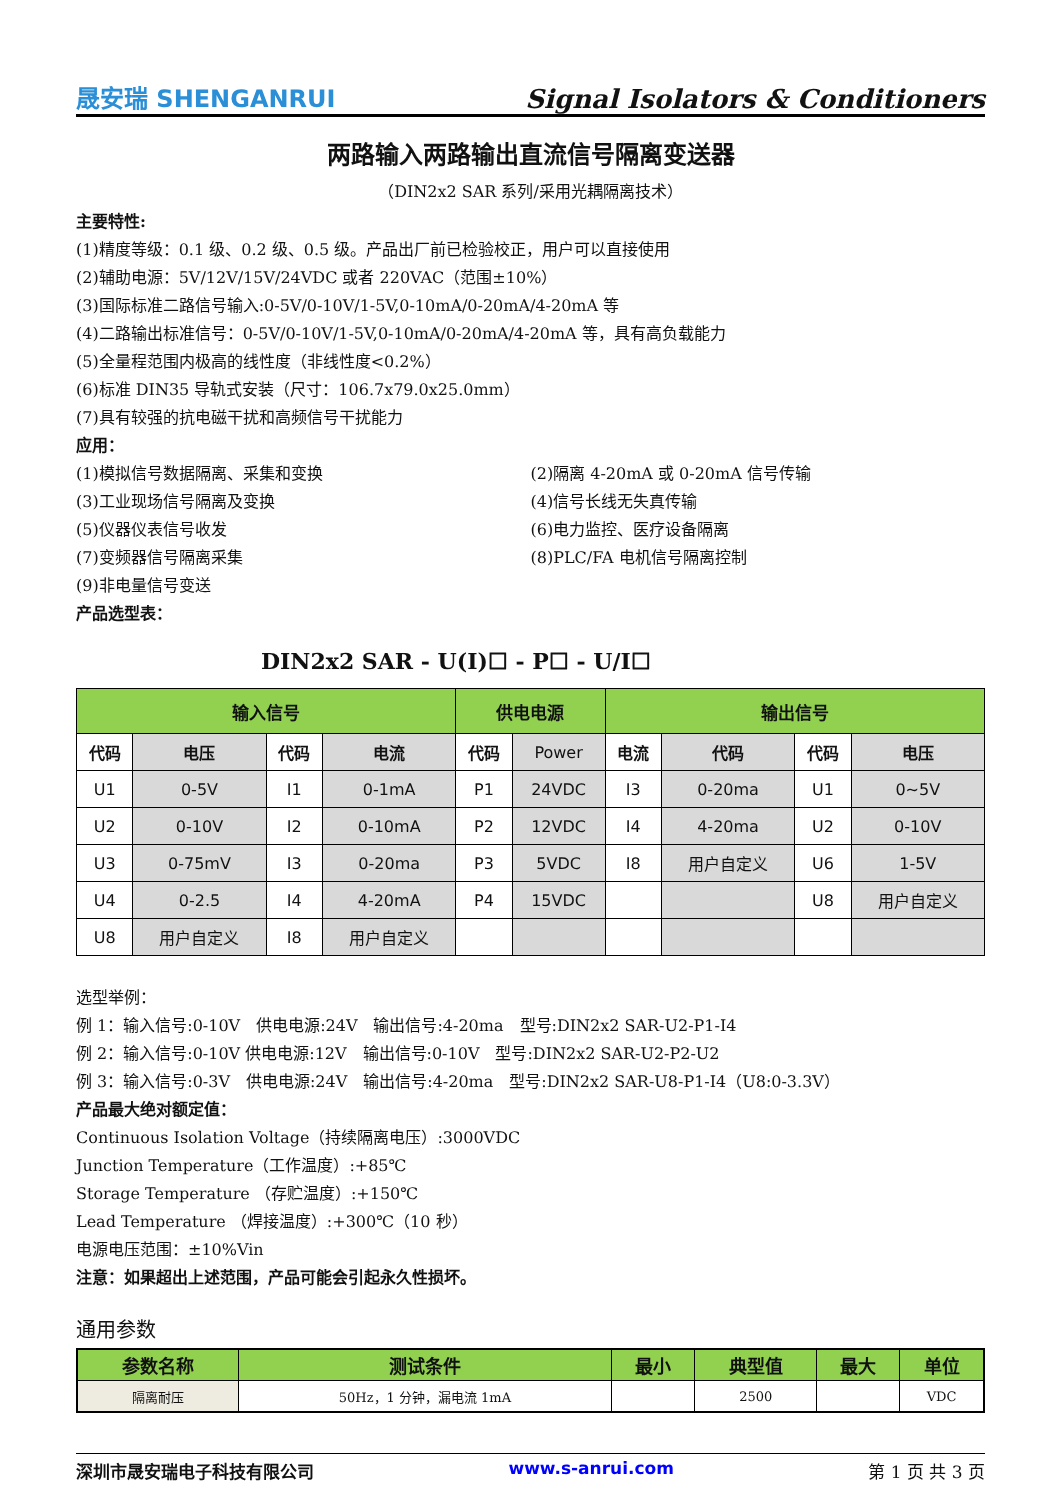晟安瑞 SHENGANRUI Signal Isolators & Conditioners
两路输入两路输出直流信号隔离变送器
（DIN2x2 SAR 系列/采用光耦隔离技术）
主要特性:
(1)精度等级：0.1 级、0.2 级、0.5 级。产品出厂前已检验校正，用户可以直接使用
(2)辅助电源：5V/12V/15V/24VDC 或者 220VAC（范围±10%）
(3)国际标准二路信号输入:0-5V/0-10V/1-5V,0-10mA/0-20mA/4-20mA 等
(4)二路输出标准信号：0-5V/0-10V/1-5V,0-10mA/0-20mA/4-20mA 等，具有高负载能力
(5)全量程范围内极高的线性度（非线性度<0.2%）
(6)标准 DIN35 导轨式安装（尺寸：106.7x79.0x25.0mm）
(7)具有较强的抗电磁干扰和高频信号干扰能力
应用：
(1)模拟信号数据隔离、采集和变换
(3)工业现场信号隔离及变换
(5)仪器仪表信号收发
(7)变频器信号隔离采集
(9)非电量信号变送
(2)隔离 4-20mA 或 0-20mA 信号传输
(4)信号长线无失真传输
(6)电力监控、医疗设备隔离
(8)PLC/FA 电机信号隔离控制
产品选型表：
DIN2x2 SAR - U(I)☐ - P☐ - U/I☐
| 输入信号 | | | | 供电电源 | | 输出信号 | | | |
| --- | --- | --- | --- | --- | --- | --- | --- | --- | --- |
| 代码 | 电压 | 代码 | 电流 | 代码 | Power | 电流 | 代码 | 代码 | 电压 |
| U1 | 0-5V | I1 | 0-1mA | P1 | 24VDC | I3 | 0-20ma | U1 | 0~5V |
| U2 | 0-10V | I2 | 0-10mA | P2 | 12VDC | I4 | 4-20ma | U2 | 0-10V |
| U3 | 0-75mV | I3 | 0-20ma | P3 | 5VDC | I8 | 用户自定义 | U6 | 1-5V |
| U4 | 0-2.5 | I4 | 4-20mA | P4 | 15VDC | | | U8 | 用户自定义 |
| U8 | 用户自定义 | I8 | 用户自定义 | | | | | | |
选型举例：
例 1：输入信号:0-10V　供电电源:24V　输出信号:4-20ma　型号:DIN2x2 SAR-U2-P1-I4
例 2：输入信号:0-10V 供电电源:12V　输出信号:0-10V　型号:DIN2x2 SAR-U2-P2-U2
例 3：输入信号:0-3V　供电电源:24V　输出信号:4-20ma　型号:DIN2x2 SAR-U8-P1-I4（U8:0-3.3V）
产品最大绝对额定值：
Continuous Isolation Voltage（持续隔离电压）:3000VDC
Junction Temperature（工作温度）:+85℃
Storage Temperature （存贮温度）:+150℃
Lead Temperature （焊接温度）:+300℃（10 秒）
电源电压范围：±10%Vin
注意：如果超出上述范围，产品可能会引起永久性损坏。
通用参数
| 参数名称 | 测试条件 | 最小 | 典型值 | 最大 | 单位 |
| --- | --- | --- | --- | --- | --- |
| 隔离耐压 | 50Hz，1 分钟，漏电流 1mA | | 2500 | | VDC |
深圳市晟安瑞电子科技有限公司 www.s-anrui.com 第 1 页 共 3 页